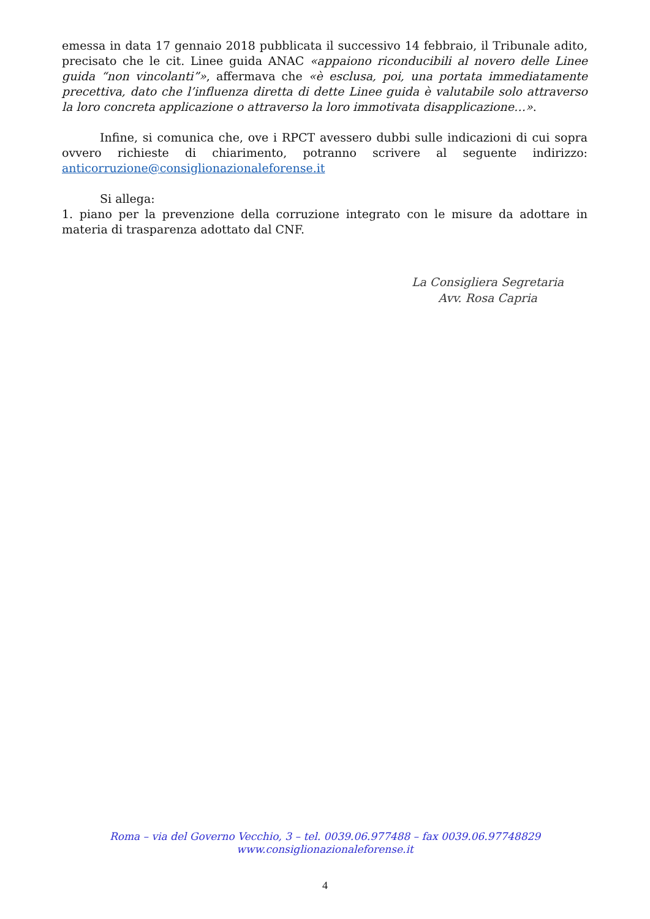emessa in data 17 gennaio 2018 pubblicata il successivo 14 febbraio, il Tribunale adito, precisato che le cit. Linee guida ANAC «appaiono riconducibili al novero delle Linee guida “non vincolanti”», affermava che «è esclusa, poi, una portata immediatamente precettiva, dato che l’influenza diretta di dette Linee guida è valutabile solo attraverso la loro concreta applicazione o attraverso la loro immotivata disapplicazione…».
Infine, si comunica che, ove i RPCT avessero dubbi sulle indicazioni di cui sopra ovvero richieste di chiarimento, potranno scrivere al seguente indirizzo: anticorruzione@consiglionazionaleforense.it
Si allega:
1. piano per la prevenzione della corruzione integrato con le misure da adottare in materia di trasparenza adottato dal CNF.
La Consigliera Segretaria
Avv. Rosa Capria
Roma – via del Governo Vecchio, 3 – tel. 0039.06.977488 – fax 0039.06.97748829
www.consiglionazionaleforense.it
4